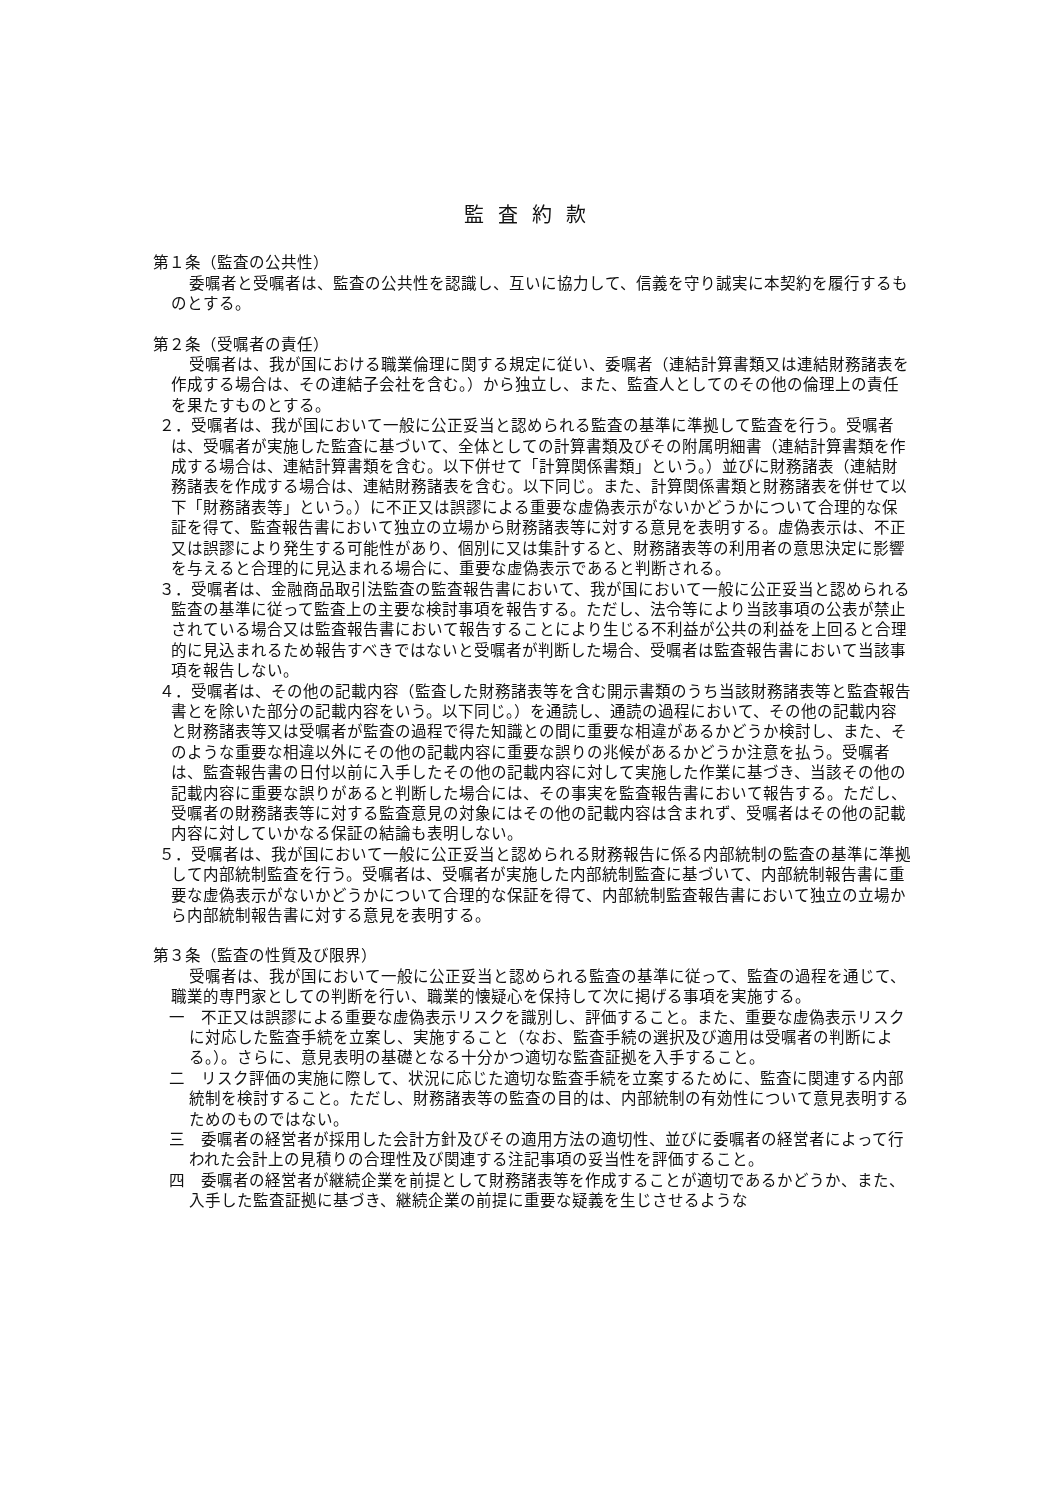監査約款
第１条（監査の公共性）
委嘱者と受嘱者は、監査の公共性を認識し、互いに協力して、信義を守り誠実に本契約を履行するものとする。
第２条（受嘱者の責任）
受嘱者は、我が国における職業倫理に関する規定に従い、委嘱者（連結計算書類又は連結財務諸表を作成する場合は、その連結子会社を含む。）から独立し、また、監査人としてのその他の倫理上の責任を果たすものとする。
２．受嘱者は、我が国において一般に公正妥当と認められる監査の基準に準拠して監査を行う。受嘱者は、受嘱者が実施した監査に基づいて、全体としての計算書類及びその附属明細書（連結計算書類を作成する場合は、連結計算書類を含む。以下併せて「計算関係書類」という。）並びに財務諸表（連結財務諸表を作成する場合は、連結財務諸表を含む。以下同じ。また、計算関係書類と財務諸表を併せて以下「財務諸表等」という。）に不正又は誤謬による重要な虚偽表示がないかどうかについて合理的な保証を得て、監査報告書において独立の立場から財務諸表等に対する意見を表明する。虚偽表示は、不正又は誤謬により発生する可能性があり、個別に又は集計すると、財務諸表等の利用者の意思決定に影響を与えると合理的に見込まれる場合に、重要な虚偽表示であると判断される。
３．受嘱者は、金融商品取引法監査の監査報告書において、我が国において一般に公正妥当と認められる監査の基準に従って監査上の主要な検討事項を報告する。ただし、法令等により当該事項の公表が禁止されている場合又は監査報告書において報告することにより生じる不利益が公共の利益を上回ると合理的に見込まれるため報告すべきではないと受嘱者が判断した場合、受嘱者は監査報告書において当該事項を報告しない。
４．受嘱者は、その他の記載内容（監査した財務諸表等を含む開示書類のうち当該財務諸表等と監査報告書とを除いた部分の記載内容をいう。以下同じ。）を通読し、通読の過程において、その他の記載内容と財務諸表等又は受嘱者が監査の過程で得た知識との間に重要な相違があるかどうか検討し、また、そのような重要な相違以外にその他の記載内容に重要な誤りの兆候があるかどうか注意を払う。受嘱者は、監査報告書の日付以前に入手したその他の記載内容に対して実施した作業に基づき、当該その他の記載内容に重要な誤りがあると判断した場合には、その事実を監査報告書において報告する。ただし、受嘱者の財務諸表等に対する監査意見の対象にはその他の記載内容は含まれず、受嘱者はその他の記載内容に対していかなる保証の結論も表明しない。
５．受嘱者は、我が国において一般に公正妥当と認められる財務報告に係る内部統制の監査の基準に準拠して内部統制監査を行う。受嘱者は、受嘱者が実施した内部統制監査に基づいて、内部統制報告書に重要な虚偽表示がないかどうかについて合理的な保証を得て、内部統制監査報告書において独立の立場から内部統制報告書に対する意見を表明する。
第３条（監査の性質及び限界）
受嘱者は、我が国において一般に公正妥当と認められる監査の基準に従って、監査の過程を通じて、職業的専門家としての判断を行い、職業的懐疑心を保持して次に掲げる事項を実施する。
一　不正又は誤謬による重要な虚偽表示リスクを識別し、評価すること。また、重要な虚偽表示リスクに対応した監査手続を立案し、実施すること（なお、監査手続の選択及び適用は受嘱者の判断による。）。さらに、意見表明の基礎となる十分かつ適切な監査証拠を入手すること。
二　リスク評価の実施に際して、状況に応じた適切な監査手続を立案するために、監査に関連する内部統制を検討すること。ただし、財務諸表等の監査の目的は、内部統制の有効性について意見表明するためのものではない。
三　委嘱者の経営者が採用した会計方針及びその適用方法の適切性、並びに委嘱者の経営者によって行われた会計上の見積りの合理性及び関連する注記事項の妥当性を評価すること。
四　委嘱者の経営者が継続企業を前提として財務諸表等を作成することが適切であるかどうか、また、入手した監査証拠に基づき、継続企業の前提に重要な疑義を生じさせるような